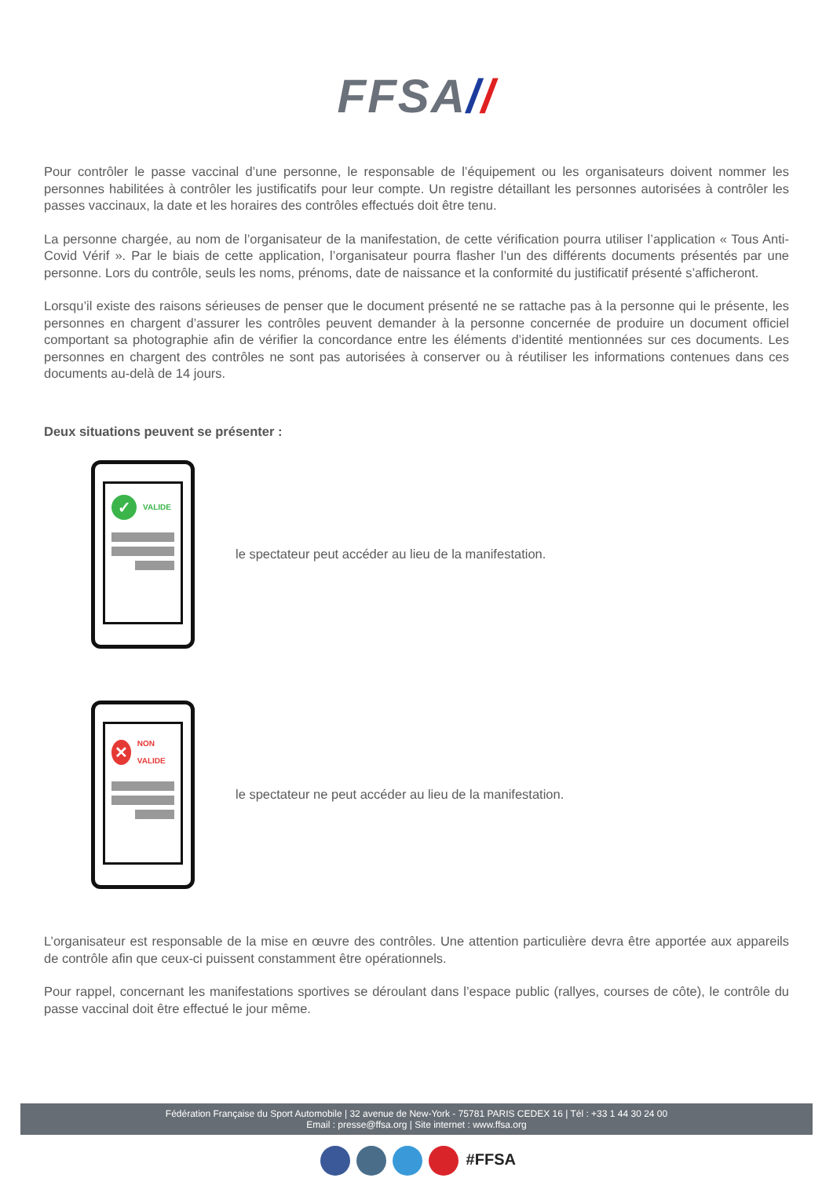FFSA//
Pour contrôler le passe vaccinal d’une personne, le responsable de l’équipement ou les organisateurs doivent nommer les personnes habilitées à contrôler les justificatifs pour leur compte. Un registre détaillant les personnes autorisées à contrôler les passes vaccinaux, la date et les horaires des contrôles effectués doit être tenu.
La personne chargée, au nom de l’organisateur de la manifestation, de cette vérification pourra utiliser l’application « Tous Anti-Covid Vérif ». Par le biais de cette application, l’organisateur pourra flasher l’un des différents documents présentés par une personne. Lors du contrôle, seuls les noms, prénoms, date de naissance et la conformité du justificatif présenté s’afficheront.
Lorsqu’il existe des raisons sérieuses de penser que le document présenté ne se rattache pas à la personne qui le présente, les personnes en chargent d’assurer les contrôles peuvent demander à la personne concernée de produire un document officiel comportant sa photographie afin de vérifier la concordance entre les éléments d’identité mentionnées sur ces documents. Les personnes en chargent des contrôles ne sont pas autorisées à conserver ou à réutiliser les informations contenues dans ces documents au-delà de 14 jours.
Deux situations peuvent se présenter :
✓
VALIDE
le spectateur peut accéder au lieu de la manifestation.
✕
NON VALIDE
le spectateur ne peut accéder au lieu de la manifestation.
L’organisateur est responsable de la mise en œuvre des contrôles. Une attention particulière devra être apportée aux appareils de contrôle afin que ceux-ci puissent constamment être opérationnels.
Pour rappel, concernant les manifestations sportives se déroulant dans l’espace public (rallyes, courses de côte), le contrôle du passe vaccinal doit être effectué le jour même.
Fédération Française du Sport Automobile | 32 avenue de New-York - 75781 PARIS CEDEX 16 | Tél : +33 1 44 30 24 00
Email : presse@ffsa.org | Site internet : www.ffsa.org
#FFSA